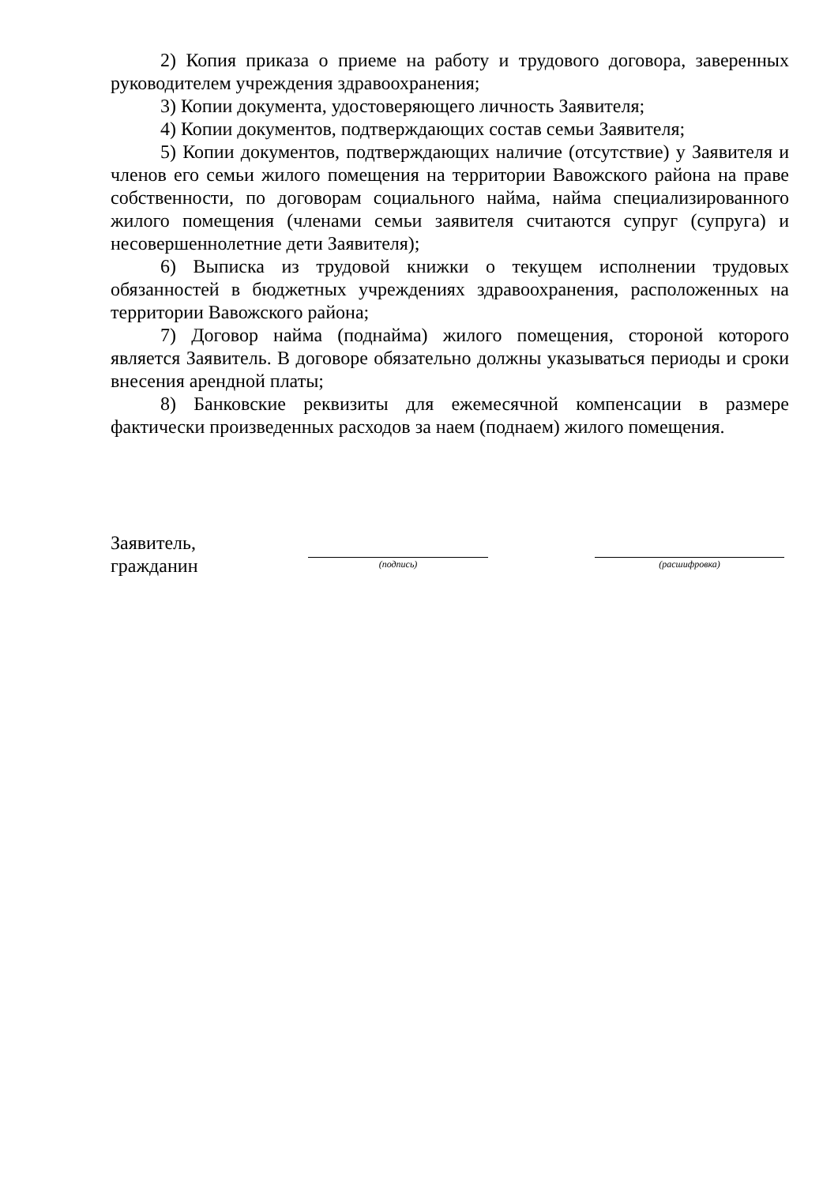2) Копия приказа о приеме на работу и трудового договора, заверенных руководителем учреждения здравоохранения;
3) Копии документа, удостоверяющего личность Заявителя;
4) Копии документов, подтверждающих состав семьи Заявителя;
5) Копии документов, подтверждающих наличие (отсутствие) у Заявителя и членов его семьи жилого помещения на территории Вавожского района на праве собственности, по договорам социального найма, найма специализированного жилого помещения (членами семьи заявителя считаются супруг (супруга) и несовершеннолетние дети Заявителя);
6) Выписка из трудовой книжки о текущем исполнении трудовых обязанностей в бюджетных учреждениях здравоохранения, расположенных на территории Вавожского района;
7) Договор найма (поднайма) жилого помещения, стороной которого является Заявитель. В договоре обязательно должны указываться периоды и сроки внесения арендной платы;
8) Банковские реквизиты для ежемесячной компенсации в размере фактически произведенных расходов за наем (поднаем) жилого помещения.
Заявитель,
гражданин
(подпись) (расшифровка)